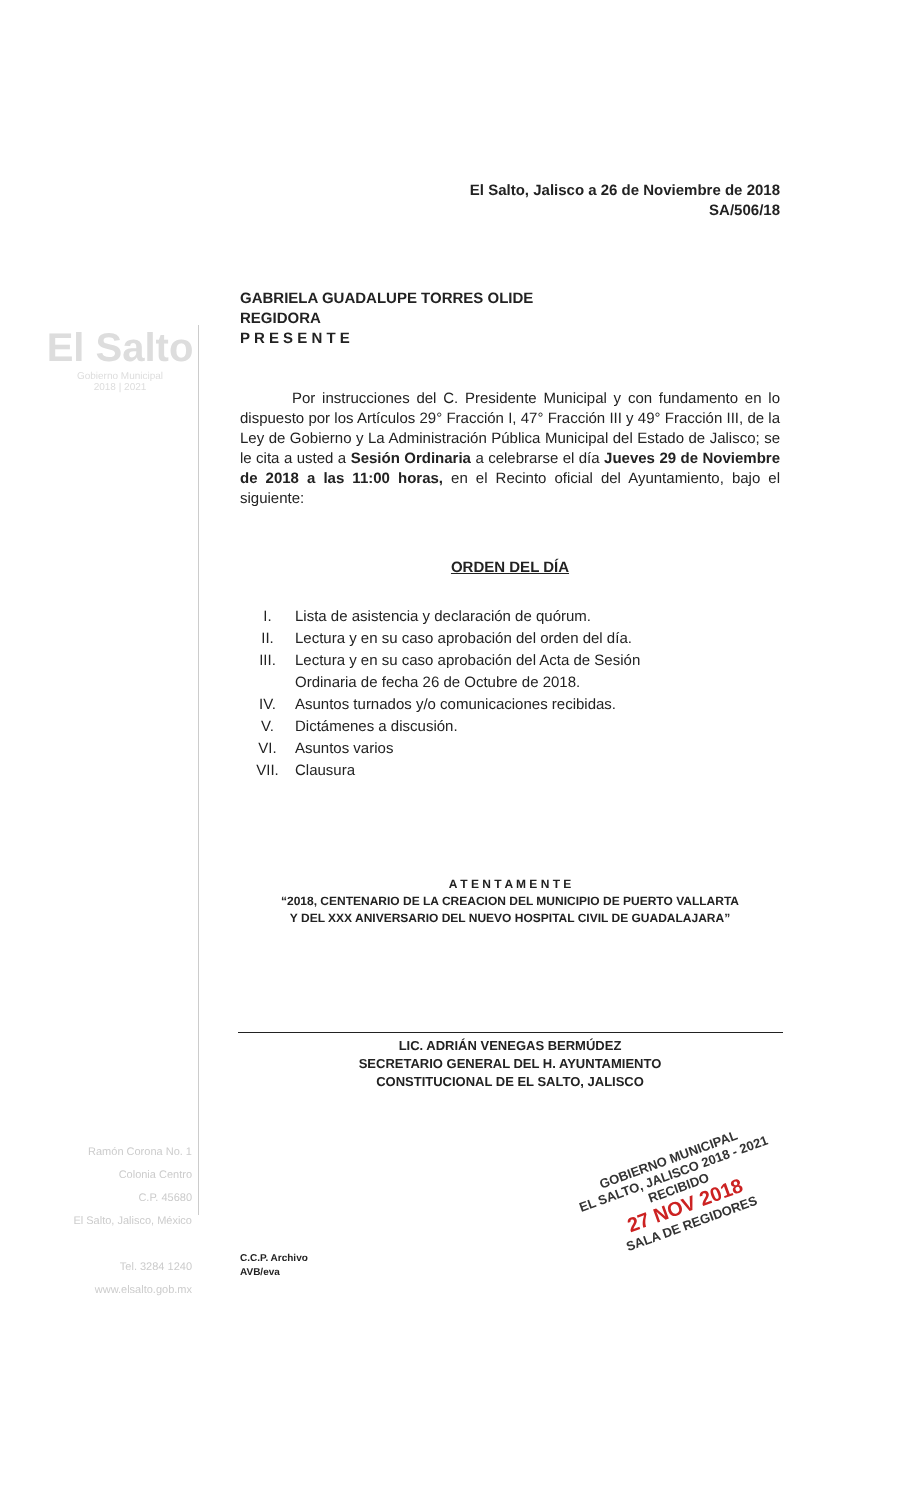El Salto
Gobierno Municipal
2018 | 2021
Ramón Corona No. 1
Colonia Centro
C.P. 45680
El Salto, Jalisco, México
Tel. 3284 1240
www.elsalto.gob.mx
El Salto, Jalisco a 26 de Noviembre de 2018
SA/506/18
GABRIELA GUADALUPE TORRES OLIDE
REGIDORA
P R E S E N T E
Por instrucciones del C. Presidente Municipal y con fundamento en lo dispuesto por los Artículos 29° Fracción I, 47° Fracción III y 49° Fracción III, de la Ley de Gobierno y La Administración Pública Municipal del Estado de Jalisco; se le cita a usted a Sesión Ordinaria a celebrarse el día Jueves 29 de Noviembre de 2018 a las 11:00 horas, en el Recinto oficial del Ayuntamiento, bajo el siguiente:
ORDEN DEL DÍA
I. Lista de asistencia y declaración de quórum.
II. Lectura y en su caso aprobación del orden del día.
III. Lectura y en su caso aprobación del Acta de Sesión
Ordinaria de fecha 26 de Octubre de 2018.
IV. Asuntos turnados y/o comunicaciones recibidas.
V. Dictámenes a discusión.
VI. Asuntos varios
VII. Clausura
A T E N T A M E N T E
“2018, CENTENARIO DE LA CREACION DEL MUNICIPIO DE PUERTO VALLARTA
Y DEL XXX ANIVERSARIO DEL NUEVO HOSPITAL CIVIL DE GUADALAJARA”
LIC. ADRIÁN VENEGAS BERMÚDEZ
SECRETARIO GENERAL DEL H. AYUNTAMIENTO
CONSTITUCIONAL DE EL SALTO, JALISCO
C.C.P. Archivo
AVB/eva
GOBIERNO MUNICIPAL
EL SALTO, JALISCO 2018 - 2021
RECIBIDO
27 NOV 2018
SALA DE REGIDORES